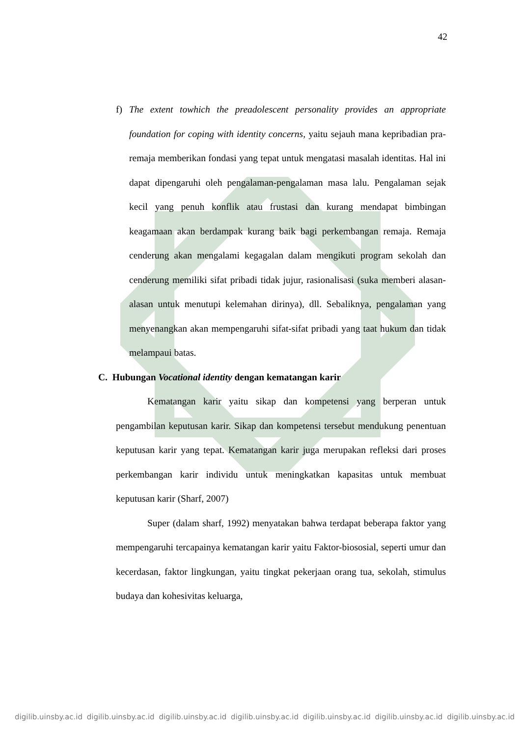42
f) The extent towhich the preadolescent personality provides an appropriate foundation for coping with identity concerns, yaitu sejauh mana kepribadian pra-remaja memberikan fondasi yang tepat untuk mengatasi masalah identitas. Hal ini dapat dipengaruhi oleh pengalaman-pengalaman masa lalu. Pengalaman sejak kecil yang penuh konflik atau frustasi dan kurang mendapat bimbingan keagamaan akan berdampak kurang baik bagi perkembangan remaja. Remaja cenderung akan mengalami kegagalan dalam mengikuti program sekolah dan cenderung memiliki sifat pribadi tidak jujur, rasionalisasi (suka memberi alasan-alasan untuk menutupi kelemahan dirinya), dll. Sebaliknya, pengalaman yang menyenangkan akan mempengaruhi sifat-sifat pribadi yang taat hukum dan tidak melampaui batas.
C. Hubungan Vocational identity dengan kematangan karir
Kematangan karir yaitu sikap dan kompetensi yang berperan untuk pengambilan keputusan karir. Sikap dan kompetensi tersebut mendukung penentuan keputusan karir yang tepat. Kematangan karir juga merupakan refleksi dari proses perkembangan karir individu untuk meningkatkan kapasitas untuk membuat keputusan karir (Sharf, 2007)
Super (dalam sharf, 1992) menyatakan bahwa terdapat beberapa faktor yang mempengaruhi tercapainya kematangan karir yaitu Faktor-biososial, seperti umur dan kecerdasan, faktor lingkungan, yaitu tingkat pekerjaan orang tua, sekolah, stimulus budaya dan kohesivitas keluarga,
digilib.uinsby.ac.id digilib.uinsby.ac.id digilib.uinsby.ac.id digilib.uinsby.ac.id digilib.uinsby.ac.id digilib.uinsby.ac.id digilib.uinsby.ac.id